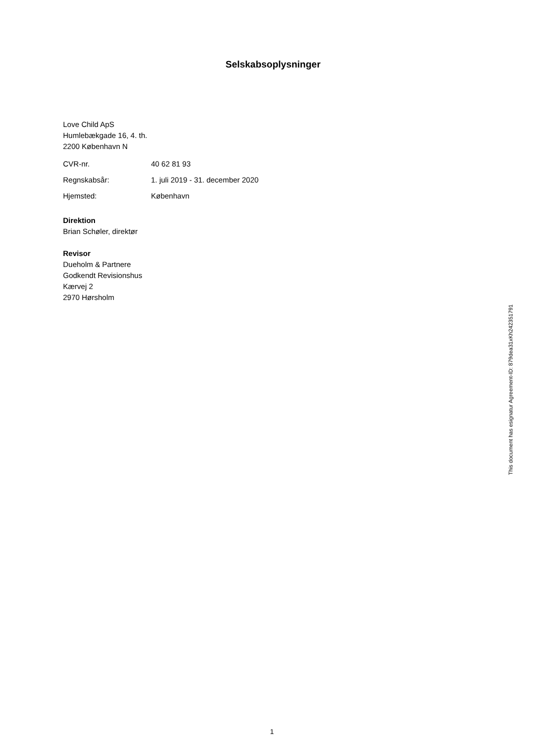Selskabsoplysninger
Love Child ApS
Humlebækgade 16, 4. th.
2200 København N
| CVR-nr. | 40 62 81 93 |
| Regnskabsår: | 1. juli 2019 - 31. december 2020 |
| Hjemsted: | København |
Direktion
Brian Schøler, direktør
Revisor
Dueholm & Partnere
Godkendt Revisionshus
Kærvej 2
2970 Hørsholm
This document has esignatur Agreement-ID: 879dea31xKh242351791
1